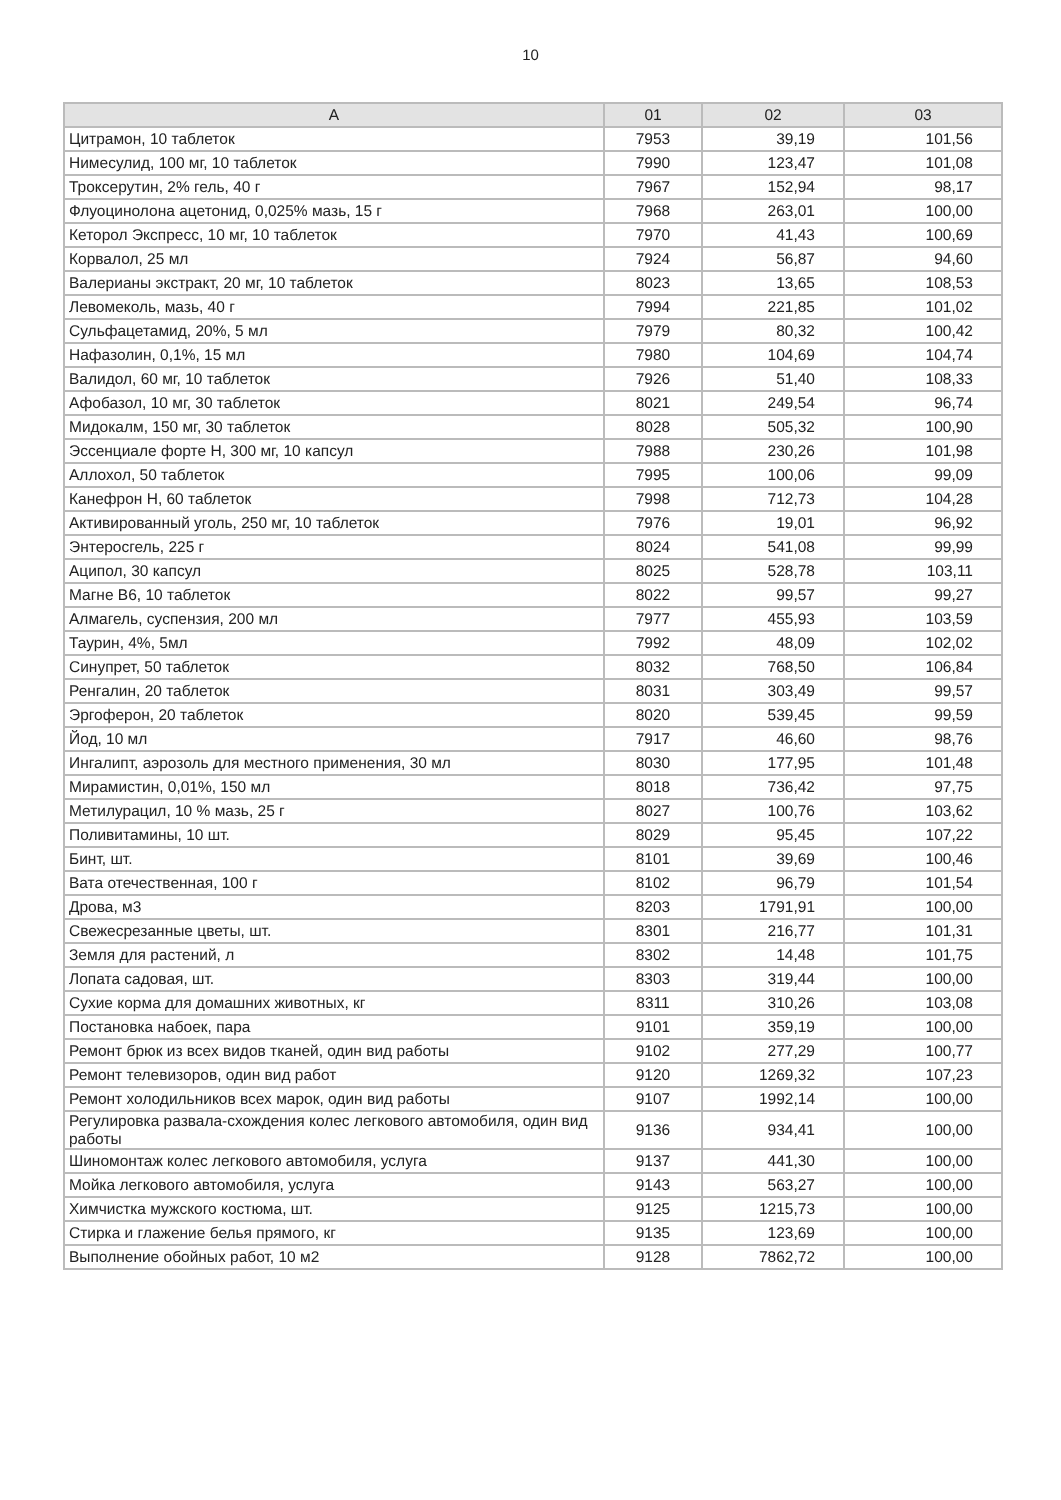10
| А | 01 | 02 | 03 |
| --- | --- | --- | --- |
| Цитрамон, 10 таблеток | 7953 | 39,19 | 101,56 |
| Нимесулид, 100 мг, 10 таблеток | 7990 | 123,47 | 101,08 |
| Троксерутин, 2% гель, 40 г | 7967 | 152,94 | 98,17 |
| Флуоцинолона ацетонид, 0,025% мазь, 15 г | 7968 | 263,01 | 100,00 |
| Кеторол Экспресс, 10 мг, 10 таблеток | 7970 | 41,43 | 100,69 |
| Корвалол, 25 мл | 7924 | 56,87 | 94,60 |
| Валерианы экстракт, 20 мг, 10 таблеток | 8023 | 13,65 | 108,53 |
| Левомеколь, мазь, 40 г | 7994 | 221,85 | 101,02 |
| Сульфацетамид, 20%, 5 мл | 7979 | 80,32 | 100,42 |
| Нафазолин, 0,1%, 15 мл | 7980 | 104,69 | 104,74 |
| Валидол, 60 мг, 10 таблеток | 7926 | 51,40 | 108,33 |
| Афобазол, 10 мг, 30 таблеток | 8021 | 249,54 | 96,74 |
| Мидокалм, 150 мг, 30 таблеток | 8028 | 505,32 | 100,90 |
| Эссенциале форте Н, 300 мг, 10 капсул | 7988 | 230,26 | 101,98 |
| Аллохол, 50 таблеток | 7995 | 100,06 | 99,09 |
| Канефрон Н, 60 таблеток | 7998 | 712,73 | 104,28 |
| Активированный уголь, 250 мг, 10 таблеток | 7976 | 19,01 | 96,92 |
| Энтеросгель, 225 г | 8024 | 541,08 | 99,99 |
| Аципол, 30 капсул | 8025 | 528,78 | 103,11 |
| Магне В6, 10 таблеток | 8022 | 99,57 | 99,27 |
| Алмагель, суспензия, 200 мл | 7977 | 455,93 | 103,59 |
| Таурин, 4%, 5мл | 7992 | 48,09 | 102,02 |
| Синупрет, 50 таблеток | 8032 | 768,50 | 106,84 |
| Ренгалин, 20 таблеток | 8031 | 303,49 | 99,57 |
| Эргоферон, 20 таблеток | 8020 | 539,45 | 99,59 |
| Йод, 10 мл | 7917 | 46,60 | 98,76 |
| Ингалипт, аэрозоль для местного применения, 30 мл | 8030 | 177,95 | 101,48 |
| Мирамистин, 0,01%, 150 мл | 8018 | 736,42 | 97,75 |
| Метилурацил, 10 % мазь, 25 г | 8027 | 100,76 | 103,62 |
| Поливитамины, 10 шт. | 8029 | 95,45 | 107,22 |
| Бинт, шт. | 8101 | 39,69 | 100,46 |
| Вата отечественная, 100 г | 8102 | 96,79 | 101,54 |
| Дрова, м3 | 8203 | 1791,91 | 100,00 |
| Свежесрезанные цветы, шт. | 8301 | 216,77 | 101,31 |
| Земля для растений, л | 8302 | 14,48 | 101,75 |
| Лопата садовая, шт. | 8303 | 319,44 | 100,00 |
| Сухие корма для домашних животных, кг | 8311 | 310,26 | 103,08 |
| Постановка набоек, пара | 9101 | 359,19 | 100,00 |
| Ремонт брюк из всех видов тканей, один вид работы | 9102 | 277,29 | 100,77 |
| Ремонт телевизоров, один вид работ | 9120 | 1269,32 | 107,23 |
| Ремонт холодильников всех марок, один вид работы | 9107 | 1992,14 | 100,00 |
| Регулировка развала-схождения колес легкового автомобиля, один вид работы | 9136 | 934,41 | 100,00 |
| Шиномонтаж колес легкового автомобиля, услуга | 9137 | 441,30 | 100,00 |
| Мойка легкового автомобиля, услуга | 9143 | 563,27 | 100,00 |
| Химчистка мужского костюма, шт. | 9125 | 1215,73 | 100,00 |
| Стирка и глажение белья прямого, кг | 9135 | 123,69 | 100,00 |
| Выполнение обойных работ, 10 м2 | 9128 | 7862,72 | 100,00 |